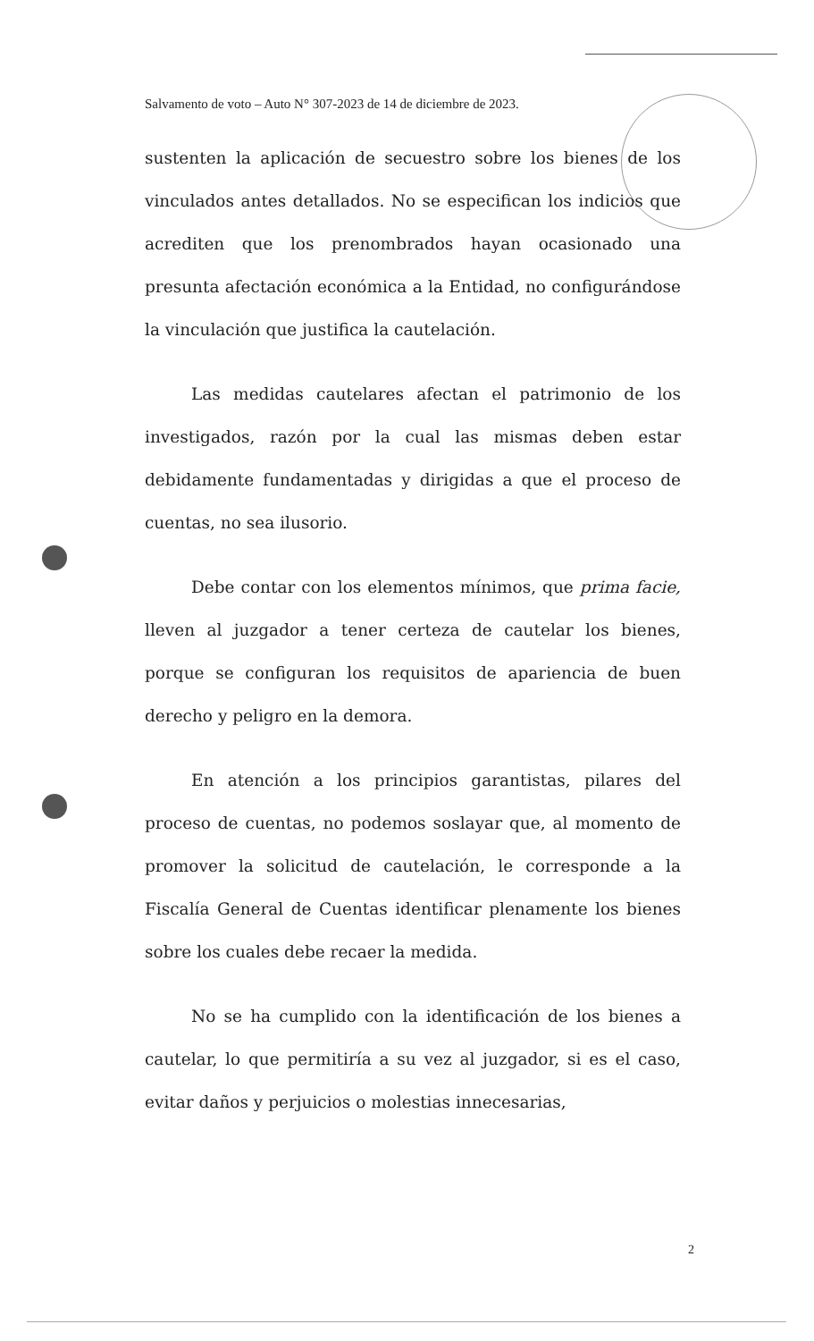Salvamento de voto – Auto N° 307-2023 de 14 de diciembre de 2023.
sustenten la aplicación de secuestro sobre los bienes de los vinculados antes detallados. No se especifican los indicios que acrediten que los prenombrados hayan ocasionado una presunta afectación económica a la Entidad, no configurándose la vinculación que justifica la cautelación.
Las medidas cautelares afectan el patrimonio de los investigados, razón por la cual las mismas deben estar debidamente fundamentadas y dirigidas a que el proceso de cuentas, no sea ilusorio.
Debe contar con los elementos mínimos, que prima facie, lleven al juzgador a tener certeza de cautelar los bienes, porque se configuran los requisitos de apariencia de buen derecho y peligro en la demora.
En atención a los principios garantistas, pilares del proceso de cuentas, no podemos soslayar que, al momento de promover la solicitud de cautelación, le corresponde a la Fiscalía General de Cuentas identificar plenamente los bienes sobre los cuales debe recaer la medida.
No se ha cumplido con la identificación de los bienes a cautelar, lo que permitiría a su vez al juzgador, si es el caso, evitar daños y perjuicios o molestias innecesarias,
2